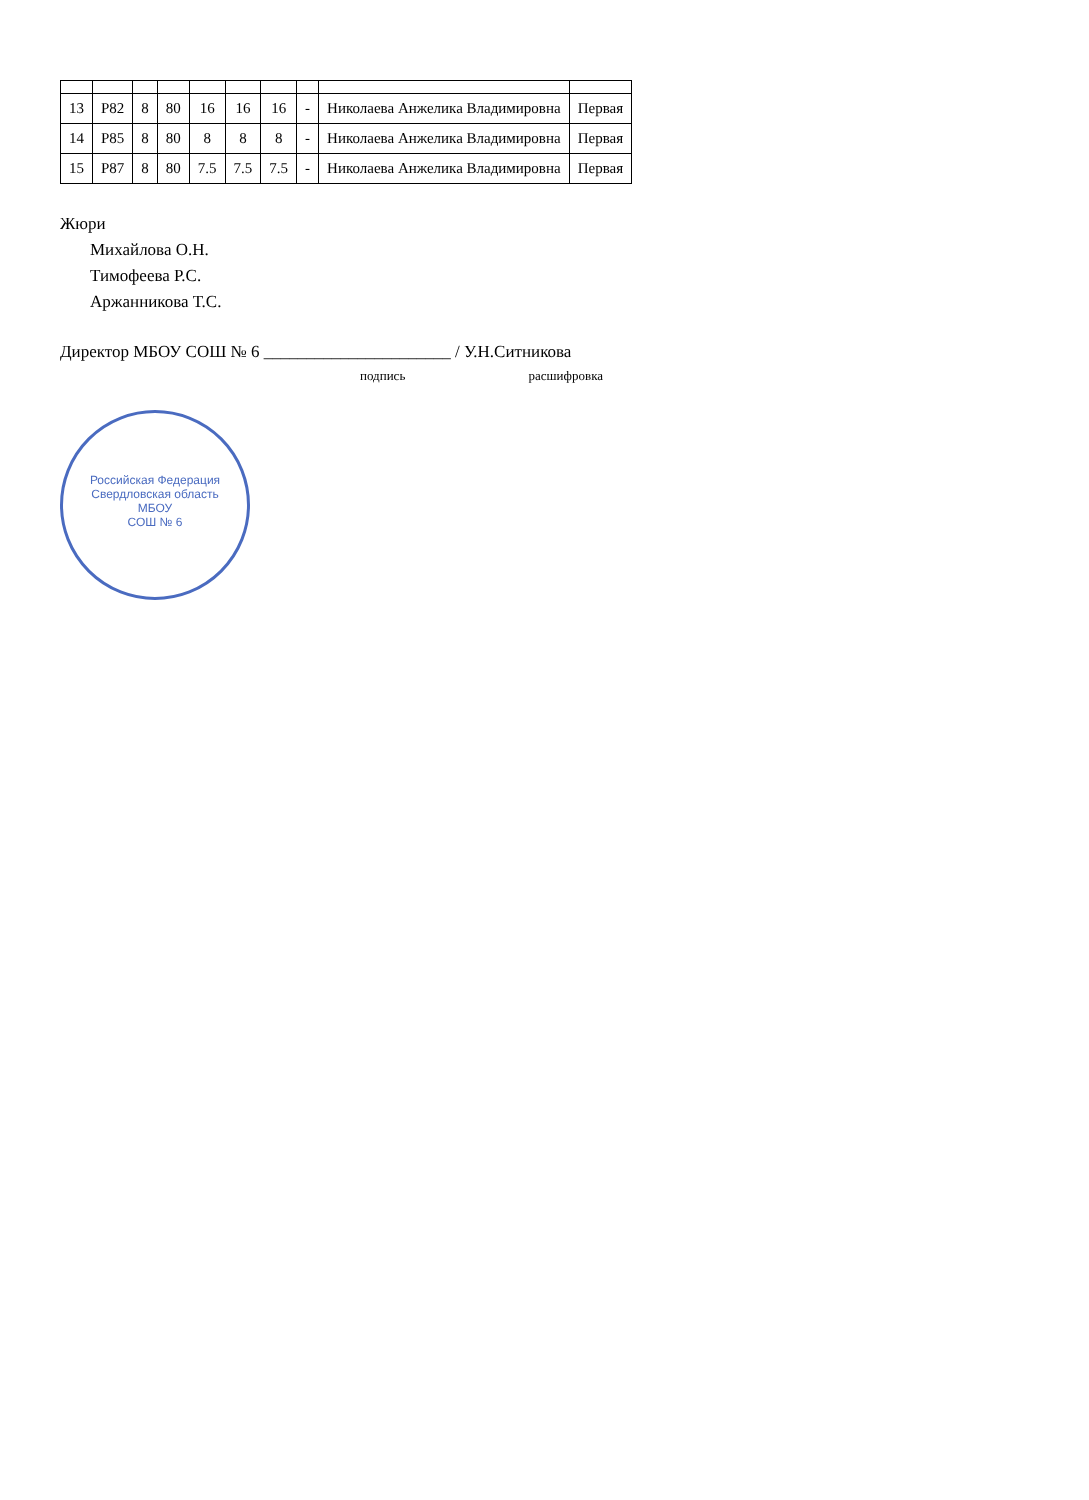| 13 | Р82 | 8 | 80 | 16 | 16 | 16 | - | Николаева Анжелика Владимировна | Первая |
| 14 | Р85 | 8 | 80 | 8 | 8 | 8 | - | Николаева Анжелика Владимировна | Первая |
| 15 | Р87 | 8 | 80 | 7.5 | 7.5 | 7.5 | - | Николаева Анжелика Владимировна | Первая |
Жюри
Михайлова О.Н.
Тимофеева Р.С.
Аржанникова Т.С.
Директор МБОУ СОШ № 6 ______________________ / У.Н.Ситникова
подпись расшифровка
Российская Федерация Свердловская область
МБОУ
СОШ № 6